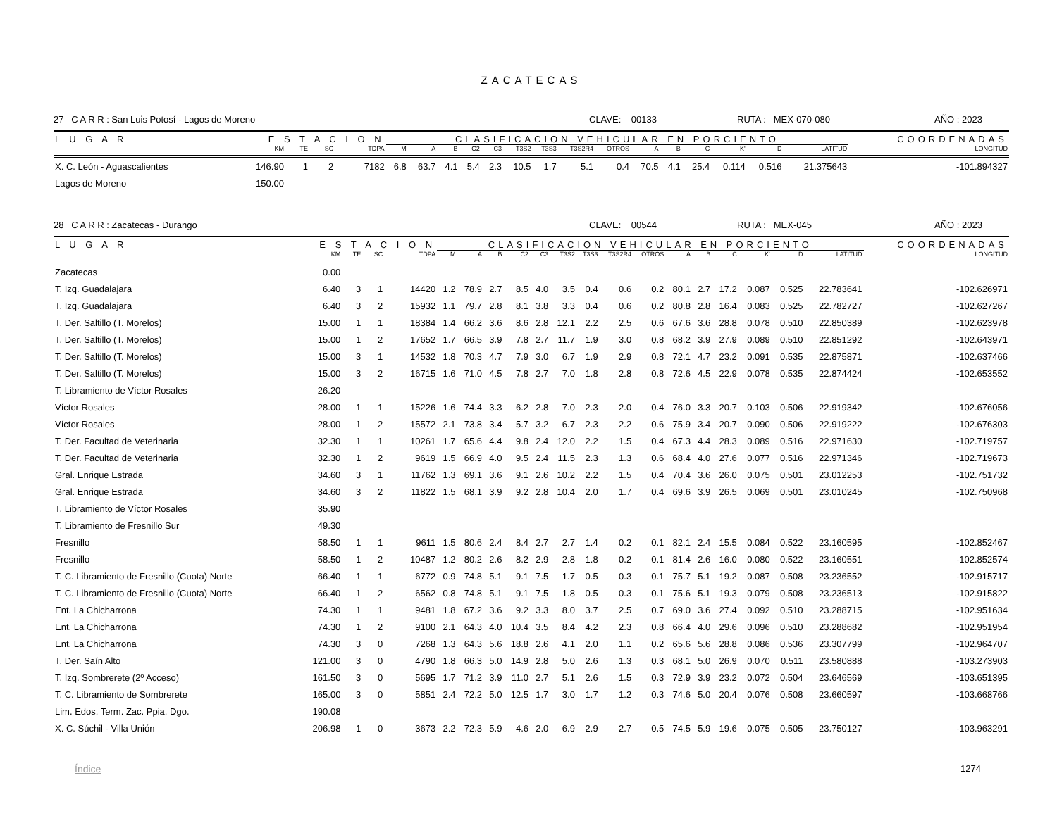ZACATECAS
27 C A R R : San Luis Potosí - Lagos de Moreno CLAVE: 00133 RUTA : MEX-070-080 AÑO : 2023
| L U G A R | E S T A C I O N | | | | CLASIFICACION VEHICULAR EN PORCIENTO | | | | | | | | | | | | | | | COORDENADAS |
| --- | --- | --- | --- | --- | --- | --- | --- | --- | --- | --- | --- | --- | --- | --- | --- | --- | --- | --- | --- | --- |
| | KM | TE | SC | TDPA | M | A | B | C2 | C3 | T3S2 | T3S3 | T3S2R4 | OTROS | A | B | C | K' | D | LATITUD | LONGITUD |
| X. C. León - Aguascalientes | 146.90 | 1 | 2 | 7182 | 6.8 | 63.7 | 4.1 | 5.4 | 2.3 | 10.5 | 1.7 | 5.1 | 0.4 | 70.5 | 4.1 | 25.4 | 0.114 | 0.516 | 21.375643 | -101.894327 |
| Lagos de Moreno | 150.00 | | | | | | | | | | | | | | | | | | | |
28 C A R R : Zacatecas - Durango CLAVE: 00544 RUTA : MEX-045 AÑO : 2023
| L U G A R | E S T A C I O N | | | | CLASIFICACION VEHICULAR EN PORCIENTO | | | | | | | | | | | | | | | COORDENADAS |
| --- | --- | --- | --- | --- | --- | --- | --- | --- | --- | --- | --- | --- | --- | --- | --- | --- | --- | --- | --- | --- |
| | KM | TE | SC | TDPA | M | A | B | C2 | C3 | T3S2 | T3S3 | T3S2R4 | OTROS | A | B | C | K' | D | LATITUD | LONGITUD |
| Zacatecas | 0.00 | | | | | | | | | | | | | | | | | | | |
| T. Izq. Guadalajara | 6.40 | 3 | 1 | 14420 | 1.2 | 78.9 | 2.7 | 8.5 | 4.0 | 3.5 | 0.4 | 0.6 | 0.2 | 80.1 | 2.7 | 17.2 | 0.087 | 0.525 | 22.783641 | -102.626971 |
| T. Izq. Guadalajara | 6.40 | 3 | 2 | 15932 | 1.1 | 79.7 | 2.8 | 8.1 | 3.8 | 3.3 | 0.4 | 0.6 | 0.2 | 80.8 | 2.8 | 16.4 | 0.083 | 0.525 | 22.782727 | -102.627267 |
| T. Der. Saltillo (T. Morelos) | 15.00 | 1 | 1 | 18384 | 1.4 | 66.2 | 3.6 | 8.6 | 2.8 | 12.1 | 2.2 | 2.5 | 0.6 | 67.6 | 3.6 | 28.8 | 0.078 | 0.510 | 22.850389 | -102.623978 |
| T. Der. Saltillo (T. Morelos) | 15.00 | 1 | 2 | 17652 | 1.7 | 66.5 | 3.9 | 7.8 | 2.7 | 11.7 | 1.9 | 3.0 | 0.8 | 68.2 | 3.9 | 27.9 | 0.089 | 0.510 | 22.851292 | -102.643971 |
| T. Der. Saltillo (T. Morelos) | 15.00 | 3 | 1 | 14532 | 1.8 | 70.3 | 4.7 | 7.9 | 3.0 | 6.7 | 1.9 | 2.9 | 0.8 | 72.1 | 4.7 | 23.2 | 0.091 | 0.535 | 22.875871 | -102.637466 |
| T. Der. Saltillo (T. Morelos) | 15.00 | 3 | 2 | 16715 | 1.6 | 71.0 | 4.5 | 7.8 | 2.7 | 7.0 | 1.8 | 2.8 | 0.8 | 72.6 | 4.5 | 22.9 | 0.078 | 0.535 | 22.874424 | -102.653552 |
| T. Libramiento de Víctor Rosales | 26.20 | | | | | | | | | | | | | | | | | | | |
| Víctor Rosales | 28.00 | 1 | 1 | 15226 | 1.6 | 74.4 | 3.3 | 6.2 | 2.8 | 7.0 | 2.3 | 2.0 | 0.4 | 76.0 | 3.3 | 20.7 | 0.103 | 0.506 | 22.919342 | -102.676056 |
| Víctor Rosales | 28.00 | 1 | 2 | 15572 | 2.1 | 73.8 | 3.4 | 5.7 | 3.2 | 6.7 | 2.3 | 2.2 | 0.6 | 75.9 | 3.4 | 20.7 | 0.090 | 0.506 | 22.919222 | -102.676303 |
| T. Der. Facultad de Veterinaria | 32.30 | 1 | 1 | 10261 | 1.7 | 65.6 | 4.4 | 9.8 | 2.4 | 12.0 | 2.2 | 1.5 | 0.4 | 67.3 | 4.4 | 28.3 | 0.089 | 0.516 | 22.971630 | -102.719757 |
| T. Der. Facultad de Veterinaria | 32.30 | 1 | 2 | 9619 | 1.5 | 66.9 | 4.0 | 9.5 | 2.4 | 11.5 | 2.3 | 1.3 | 0.6 | 68.4 | 4.0 | 27.6 | 0.077 | 0.516 | 22.971346 | -102.719673 |
| Gral. Enrique Estrada | 34.60 | 3 | 1 | 11762 | 1.3 | 69.1 | 3.6 | 9.1 | 2.6 | 10.2 | 2.2 | 1.5 | 0.4 | 70.4 | 3.6 | 26.0 | 0.075 | 0.501 | 23.012253 | -102.751732 |
| Gral. Enrique Estrada | 34.60 | 3 | 2 | 11822 | 1.5 | 68.1 | 3.9 | 9.2 | 2.8 | 10.4 | 2.0 | 1.7 | 0.4 | 69.6 | 3.9 | 26.5 | 0.069 | 0.501 | 23.010245 | -102.750968 |
| T. Libramiento de Víctor Rosales | 35.90 | | | | | | | | | | | | | | | | | | | |
| T. Libramiento de Fresnillo Sur | 49.30 | | | | | | | | | | | | | | | | | | | |
| Fresnillo | 58.50 | 1 | 1 | 9611 | 1.5 | 80.6 | 2.4 | 8.4 | 2.7 | 2.7 | 1.4 | 0.2 | 0.1 | 82.1 | 2.4 | 15.5 | 0.084 | 0.522 | 23.160595 | -102.852467 |
| Fresnillo | 58.50 | 1 | 2 | 10487 | 1.2 | 80.2 | 2.6 | 8.2 | 2.9 | 2.8 | 1.8 | 0.2 | 0.1 | 81.4 | 2.6 | 16.0 | 0.080 | 0.522 | 23.160551 | -102.852574 |
| T. C. Libramiento de Fresnillo (Cuota) Norte | 66.40 | 1 | 1 | 6772 | 0.9 | 74.8 | 5.1 | 9.1 | 7.5 | 1.7 | 0.5 | 0.3 | 0.1 | 75.7 | 5.1 | 19.2 | 0.087 | 0.508 | 23.236552 | -102.915717 |
| T. C. Libramiento de Fresnillo (Cuota) Norte | 66.40 | 1 | 2 | 6562 | 0.8 | 74.8 | 5.1 | 9.1 | 7.5 | 1.8 | 0.5 | 0.3 | 0.1 | 75.6 | 5.1 | 19.3 | 0.079 | 0.508 | 23.236513 | -102.915822 |
| Ent. La Chicharrona | 74.30 | 1 | 1 | 9481 | 1.8 | 67.2 | 3.6 | 9.2 | 3.3 | 8.0 | 3.7 | 2.5 | 0.7 | 69.0 | 3.6 | 27.4 | 0.092 | 0.510 | 23.288715 | -102.951634 |
| Ent. La Chicharrona | 74.30 | 1 | 2 | 9100 | 2.1 | 64.3 | 4.0 | 10.4 | 3.5 | 8.4 | 4.2 | 2.3 | 0.8 | 66.4 | 4.0 | 29.6 | 0.096 | 0.510 | 23.288682 | -102.951954 |
| Ent. La Chicharrona | 74.30 | 3 | 0 | 7268 | 1.3 | 64.3 | 5.6 | 18.8 | 2.6 | 4.1 | 2.0 | 1.1 | 0.2 | 65.6 | 5.6 | 28.8 | 0.086 | 0.536 | 23.307799 | -102.964707 |
| T. Der. Saín Alto | 121.00 | 3 | 0 | 4790 | 1.8 | 66.3 | 5.0 | 14.9 | 2.8 | 5.0 | 2.6 | 1.3 | 0.3 | 68.1 | 5.0 | 26.9 | 0.070 | 0.511 | 23.580888 | -103.273903 |
| T. Izq. Sombrerete (2º Acceso) | 161.50 | 3 | 0 | 5695 | 1.7 | 71.2 | 3.9 | 11.0 | 2.7 | 5.1 | 2.6 | 1.5 | 0.3 | 72.9 | 3.9 | 23.2 | 0.072 | 0.504 | 23.646569 | -103.651395 |
| T. C. Libramiento de Sombrerete | 165.00 | 3 | 0 | 5851 | 2.4 | 72.2 | 5.0 | 12.5 | 1.7 | 3.0 | 1.7 | 1.2 | 0.3 | 74.6 | 5.0 | 20.4 | 0.076 | 0.508 | 23.660597 | -103.668766 |
| Lim. Edos. Term. Zac. Ppia. Dgo. | 190.08 | | | | | | | | | | | | | | | | | | | |
| X. C. Súchil - Villa Unión | 206.98 | 1 | 0 | 3673 | 2.2 | 72.3 | 5.9 | 4.6 | 2.0 | 6.9 | 2.9 | 2.7 | 0.5 | 74.5 | 5.9 | 19.6 | 0.075 | 0.505 | 23.750127 | -103.963291 |
Índice 1274